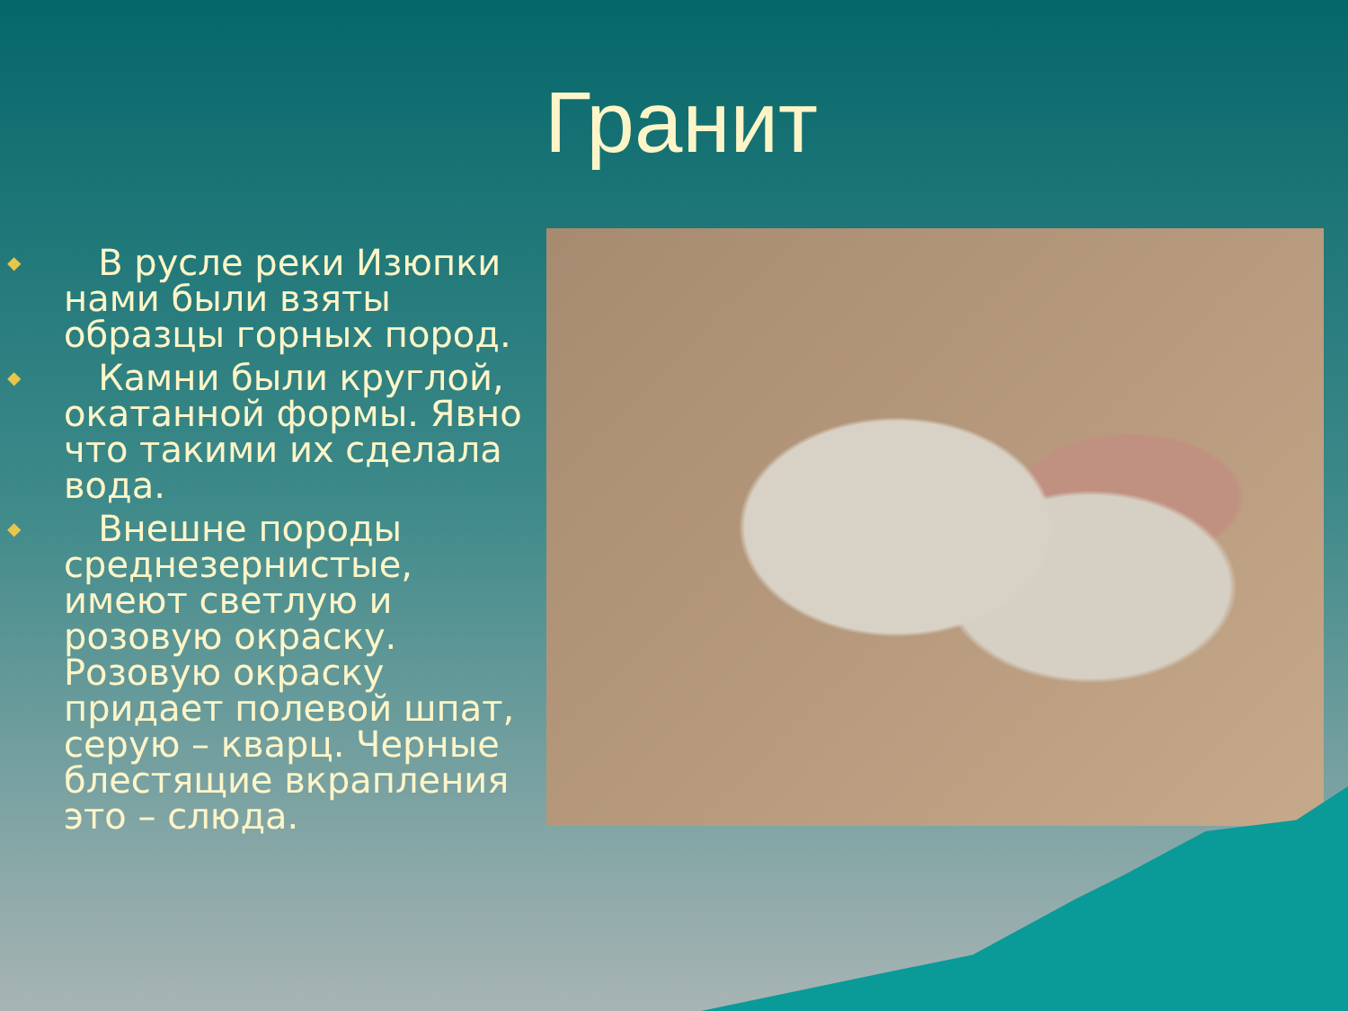Гранит
◆ В русле реки Изюпки нами были взяты образцы горных пород.
◆ Камни были круглой, окатанной формы. Явно что такими их сделала вода.
◆ Внешне породы среднезернистые, имеют светлую и розовую окраску. Розовую окраску придает полевой шпат, серую – кварц. Черные блестящие вкрапления это – слюда.